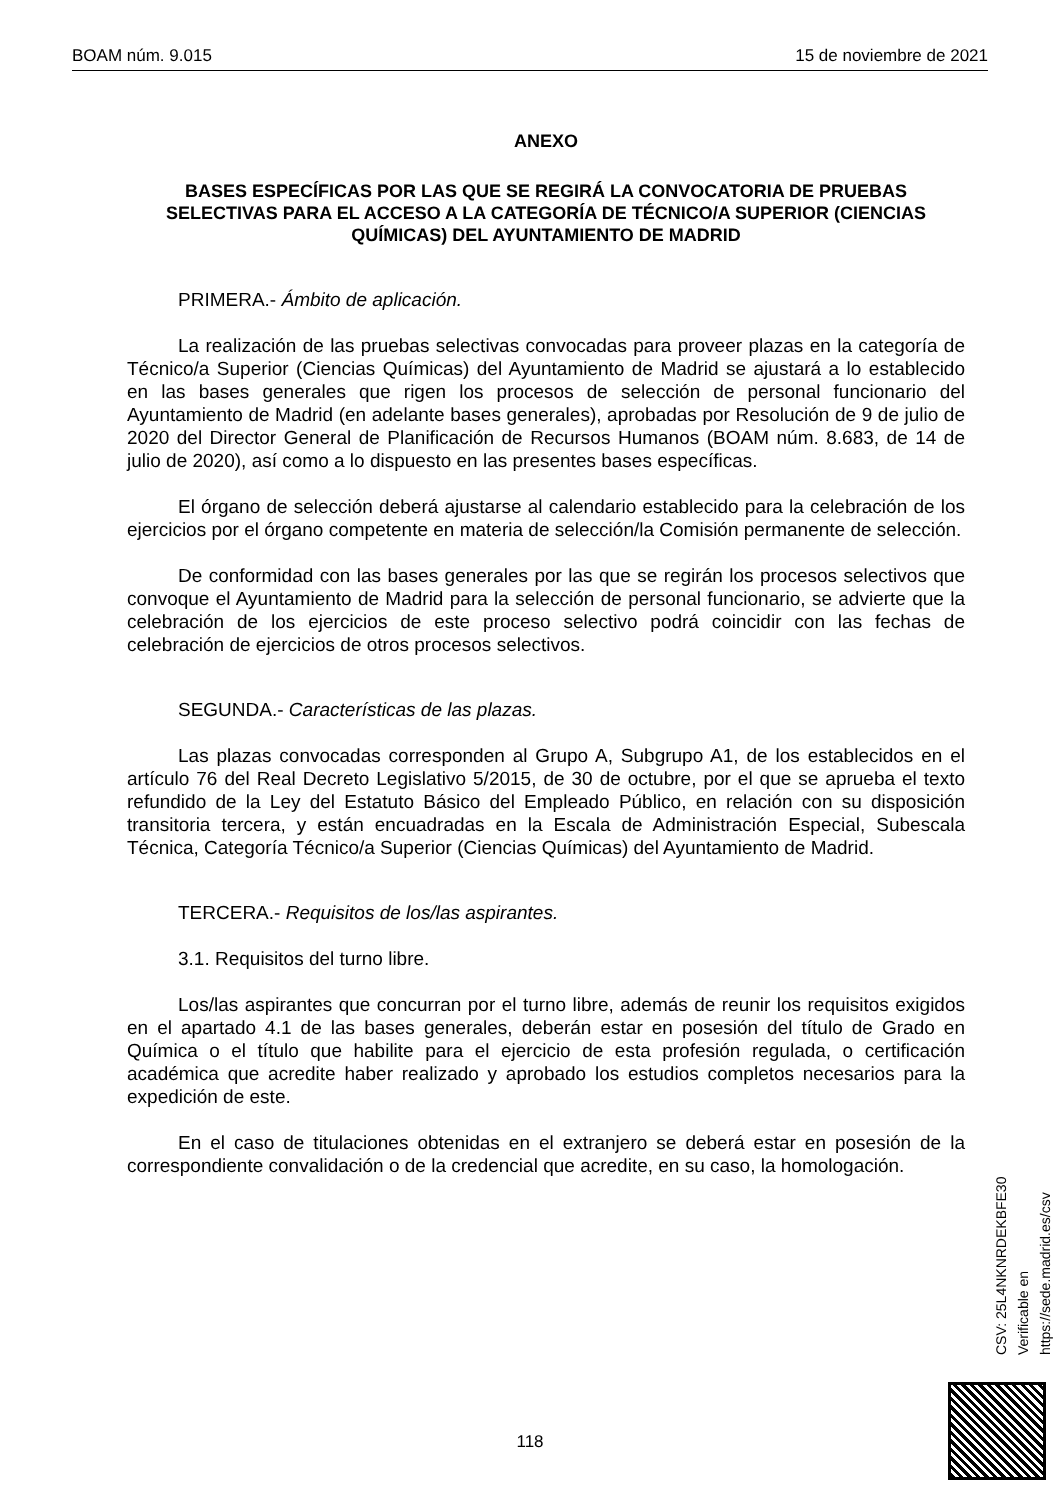BOAM núm. 9.015 15 de noviembre de 2021
ANEXO
BASES ESPECÍFICAS POR LAS QUE SE REGIRÁ LA CONVOCATORIA DE PRUEBAS SELECTIVAS PARA EL ACCESO A LA CATEGORÍA DE TÉCNICO/A SUPERIOR (CIENCIAS QUÍMICAS) DEL AYUNTAMIENTO DE MADRID
PRIMERA.- Ámbito de aplicación.
La realización de las pruebas selectivas convocadas para proveer plazas en la categoría de Técnico/a Superior (Ciencias Químicas) del Ayuntamiento de Madrid se ajustará a lo establecido en las bases generales que rigen los procesos de selección de personal funcionario del Ayuntamiento de Madrid (en adelante bases generales), aprobadas por Resolución de 9 de julio de 2020 del Director General de Planificación de Recursos Humanos (BOAM núm. 8.683, de 14 de julio de 2020), así como a lo dispuesto en las presentes bases específicas.
El órgano de selección deberá ajustarse al calendario establecido para la celebración de los ejercicios por el órgano competente en materia de selección/la Comisión permanente de selección.
De conformidad con las bases generales por las que se regirán los procesos selectivos que convoque el Ayuntamiento de Madrid para la selección de personal funcionario, se advierte que la celebración de los ejercicios de este proceso selectivo podrá coincidir con las fechas de celebración de ejercicios de otros procesos selectivos.
SEGUNDA.- Características de las plazas.
Las plazas convocadas corresponden al Grupo A, Subgrupo A1, de los establecidos en el artículo 76 del Real Decreto Legislativo 5/2015, de 30 de octubre, por el que se aprueba el texto refundido de la Ley del Estatuto Básico del Empleado Público, en relación con su disposición transitoria tercera, y están encuadradas en la Escala de Administración Especial, Subescala Técnica, Categoría Técnico/a Superior (Ciencias Químicas) del Ayuntamiento de Madrid.
TERCERA.- Requisitos de los/las aspirantes.
3.1. Requisitos del turno libre.
Los/las aspirantes que concurran por el turno libre, además de reunir los requisitos exigidos en el apartado 4.1 de las bases generales, deberán estar en posesión del título de Grado en Química o el título que habilite para el ejercicio de esta profesión regulada, o certificación académica que acredite haber realizado y aprobado los estudios completos necesarios para la expedición de este.
En el caso de titulaciones obtenidas en el extranjero se deberá estar en posesión de la correspondiente convalidación o de la credencial que acredite, en su caso, la homologación.
CSV: 25L4NKNRDEKBFE30
Verificable en https://sede.madrid.es/csv
118